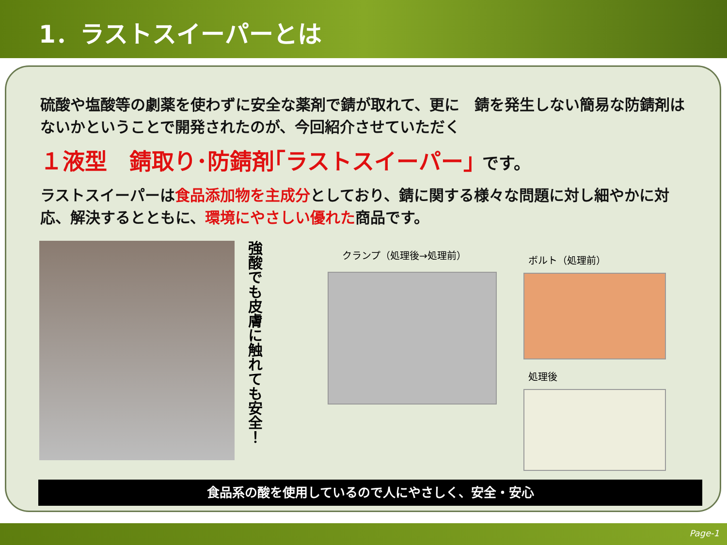1．ラストスイーパーとは
硫酸や塩酸等の劇薬を使わずに安全な薬剤で錆が取れて、更に　錆を発生しない簡易な防錆剤はないかということで開発されたのが、今回紹介させていただく
１液型　錆取り･防錆剤｢ラストスイーパー｣ です。
ラストスイーパーは食品添加物を主成分としており、錆に関する様々な問題に対し細やかに対応、解決するとともに、環境にやさしい優れた商品です。
強酸でも皮膚に触れても安全！
クランプ（処理後→処理前）
ボルト（処理前）
処理後
食品系の酸を使用しているので人にやさしく、安全・安心
Page-1